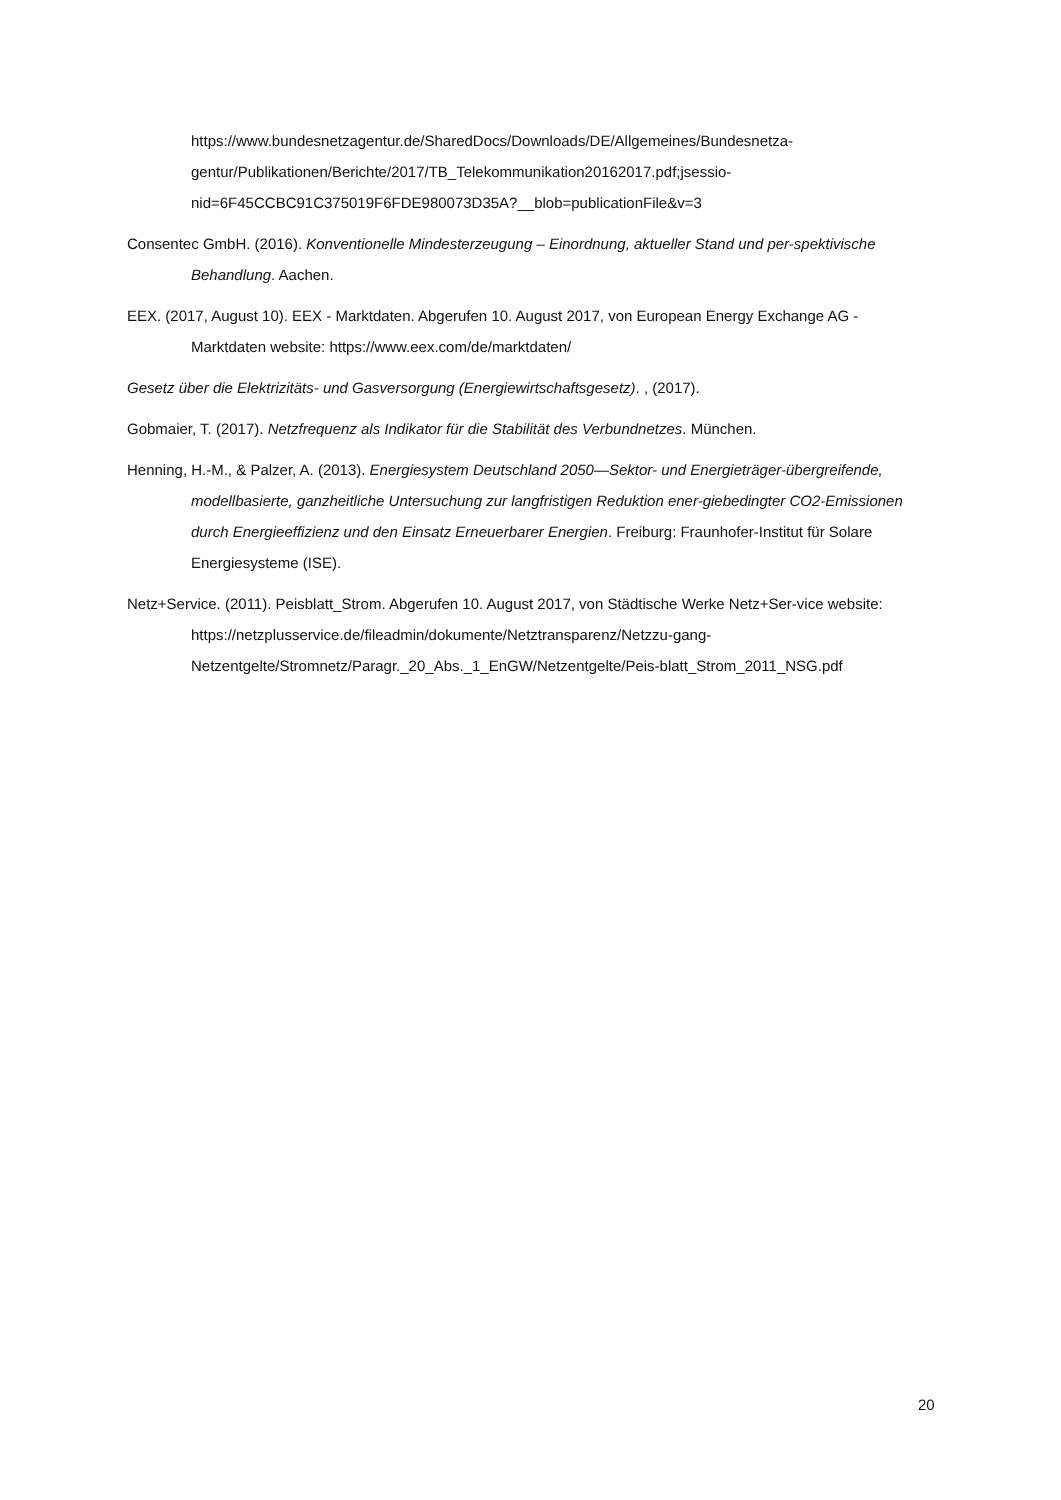https://www.bundesnetzagentur.de/SharedDocs/Downloads/DE/Allgemeines/Bundesnetza-gentur/Publikationen/Berichte/2017/TB_Telekommunikation20162017.pdf;jsessio-nid=6F45CCBC91C375019F6FDE980073D35A?__blob=publicationFile&v=3
Consentec GmbH. (2016). Konventionelle Mindesterzeugung – Einordnung, aktueller Stand und per-spektivische Behandlung. Aachen.
EEX. (2017, August 10). EEX - Marktdaten. Abgerufen 10. August 2017, von European Energy Exchange AG - Marktdaten website: https://www.eex.com/de/marktdaten/
Gesetz über die Elektrizitäts- und Gasversorgung (Energiewirtschaftsgesetz). , (2017).
Gobmaier, T. (2017). Netzfrequenz als Indikator für die Stabilität des Verbundnetzes. München.
Henning, H.-M., & Palzer, A. (2013). Energiesystem Deutschland 2050—Sektor- und Energieträger-übergreifende, modellbasierte, ganzheitliche Untersuchung zur langfristigen Reduktion ener-giebedingter CO2-Emissionen durch Energieeffizienz und den Einsatz Erneuerbarer Energien. Freiburg: Fraunhofer-Institut für Solare Energiesysteme (ISE).
Netz+Service. (2011). Peisblatt_Strom. Abgerufen 10. August 2017, von Städtische Werke Netz+Ser-vice website: https://netzplusservice.de/fileadmin/dokumente/Netztransparenz/Netzzu-gang-Netzentgelte/Stromnetz/Paragr._20_Abs._1_EnGW/Netzentgelte/Peis-blatt_Strom_2011_NSG.pdf
20